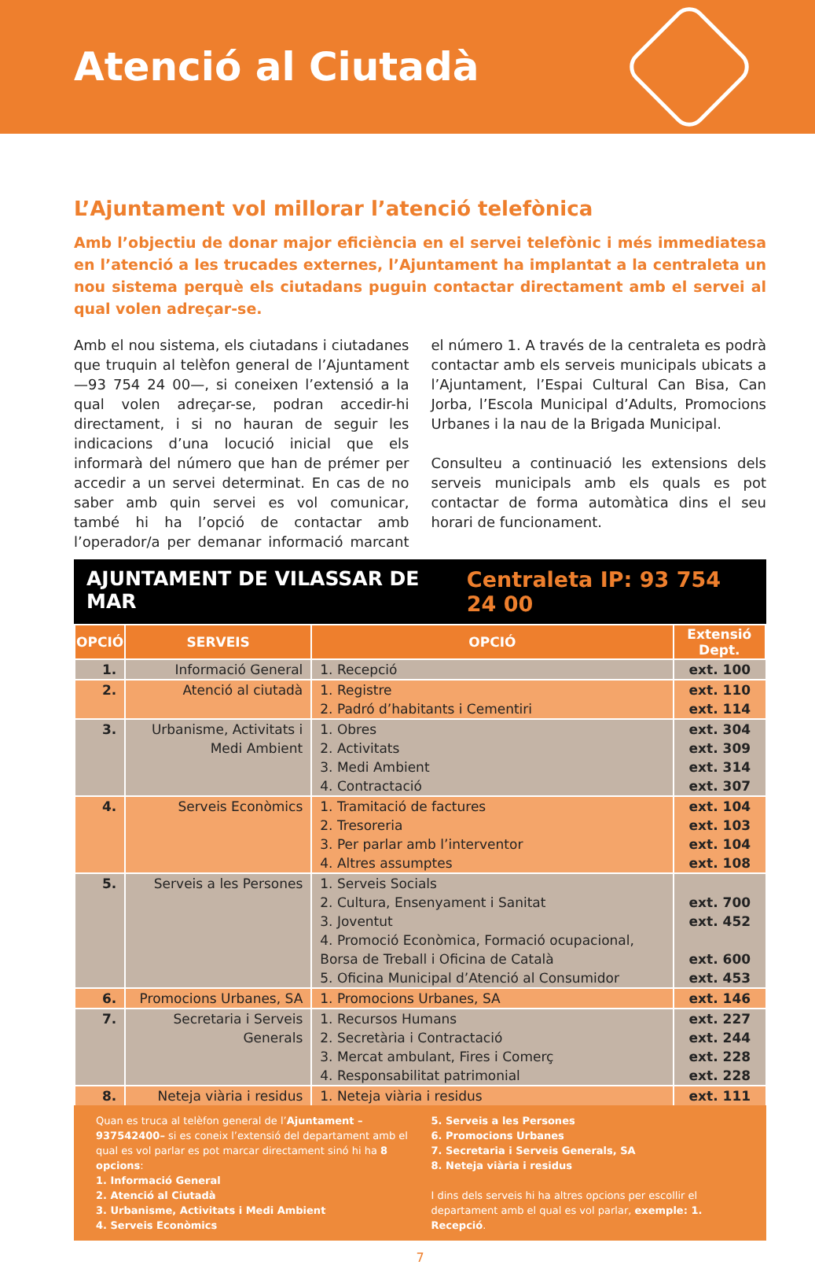Atenció al Ciutadà
L’Ajuntament vol millorar l’atenció telefònica
Amb l’objectiu de donar major eficiència en el servei telefònic i més immediatesa en l’atenció a les trucades externes, l’Ajuntament ha implantat a la centraleta un nou sistema perquè els ciutadans puguin contactar directament amb el servei al qual volen adreçar-se.
Amb el nou sistema, els ciutadans i ciutadanes que truquin al telèfon general de l’Ajuntament —93 754 24 00—, si coneixen l’extensió a la qual volen adreçar-se, podran accedir-hi directament, i si no hauran de seguir les indicacions d’una locució inicial que els informarà del número que han de prémer per accedir a un servei determinat. En cas de no saber amb quin servei es vol comunicar, també hi ha l’opció de contactar amb l’operador/a per demanar informació marcant el número 1. A través de la centraleta es podrà contactar amb els serveis municipals ubicats a l’Ajuntament, l’Espai Cultural Can Bisa, Can Jorba, l’Escola Municipal d’Adults, Promocions Urbanes i la nau de la Brigada Municipal.
Consulteu a continuació les extensions dels serveis municipals amb els quals es pot contactar de forma automàtica dins el seu horari de funcionament.
AJUNTAMENT DE VILASSAR DE MAR Centraleta IP: 93 754 24 00
| OPCIÓ | SERVEIS | OPCIÓ | Extensió Dept. |
| --- | --- | --- | --- |
| 1. | Informació General | 1. Recepció | ext. 100 |
| 2. | Atenció al ciutadà | 1. Registre 2. Padró d’habitants i Cementiri | ext. 110 ext. 114 |
| 3. | Urbanisme, Activitats i Medi Ambient | 1. Obres 2. Activitats 3. Medi Ambient 4. Contractació | ext. 304 ext. 309 ext. 314 ext. 307 |
| 4. | Serveis Econòmics | 1. Tramitació de factures 2. Tresoreria 3. Per parlar amb l’interventor 4. Altres assumptes | ext. 104 ext. 103 ext. 104 ext. 108 |
| 5. | Serveis a les Persones | 1. Serveis Socials 2. Cultura, Ensenyament i Sanitat 3. Joventut 4. Promoció Econòmica, Formació ocupacional, Borsa de Treball i Oficina de Català 5. Oficina Municipal d’Atenció al Consumidor | ext. 700 ext. 452 ext. 600 ext. 453 |
| 6. | Promocions Urbanes, SA | 1. Promocions Urbanes, SA | ext. 146 |
| 7. | Secretaria i Serveis Generals | 1. Recursos Humans 2. Secretària i Contractació 3. Mercat ambulant, Fires i Comerç 4. Responsabilitat patrimonial | ext. 227 ext. 244 ext. 228 ext. 228 |
| 8. | Neteja viària i residus | 1. Neteja viària i residus | ext. 111 |
Quan es truca al telèfon general de l’Ajuntament –937542400– si es coneix l’extensió del departament amb el qual es vol parlar es pot marcar directament sinó hi ha 8 opcions:
1. Informació General
2. Atenció al Ciutadà
3. Urbanisme, Activitats i Medi Ambient
4. Serveis Econòmics
5. Serveis a les Persones
6. Promocions Urbanes
7. Secretaria i Serveis Generals, SA
8. Neteja viària i residus
I dins dels serveis hi ha altres opcions per escollir el departament amb el qual es vol parlar, exemple: 1. Recepció.
7